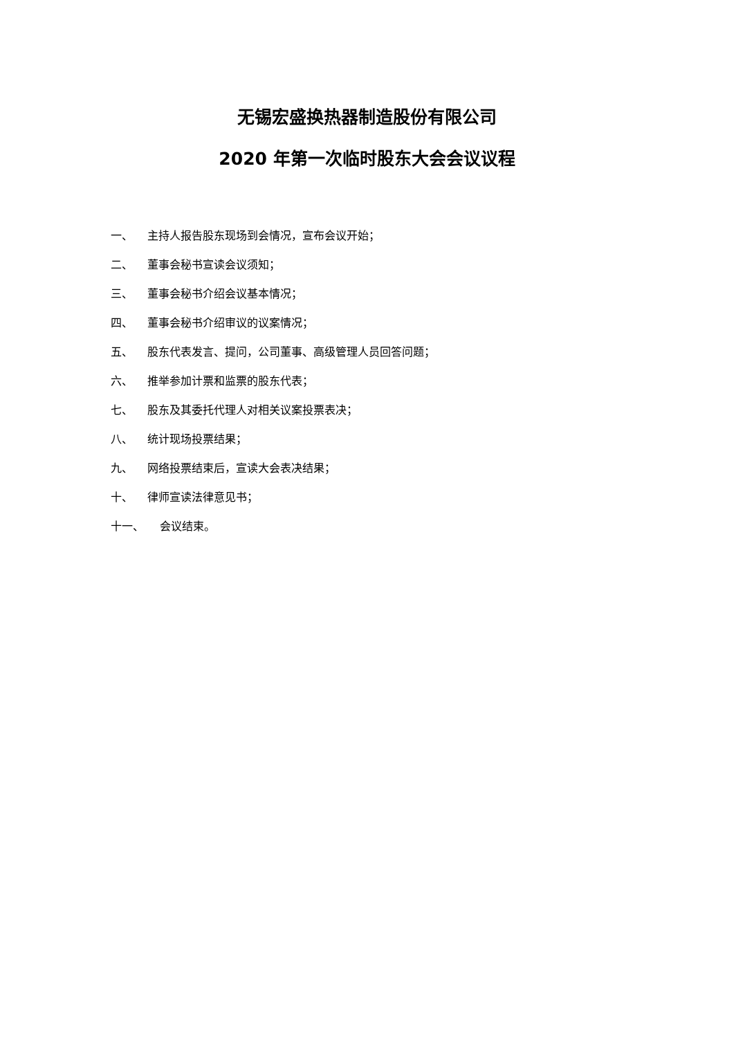无锡宏盛换热器制造股份有限公司
2020 年第一次临时股东大会会议议程
一、 主持人报告股东现场到会情况，宣布会议开始；
二、 董事会秘书宣读会议须知；
三、 董事会秘书介绍会议基本情况；
四、 董事会秘书介绍审议的议案情况；
五、 股东代表发言、提问，公司董事、高级管理人员回答问题；
六、 推举参加计票和监票的股东代表；
七、 股东及其委托代理人对相关议案投票表决；
八、 统计现场投票结果；
九、 网络投票结束后，宣读大会表决结果；
十、 律师宣读法律意见书；
十一、 会议结束。